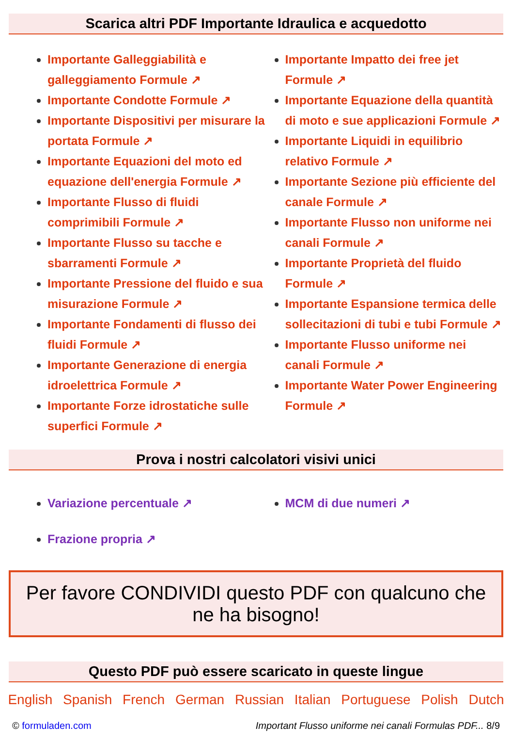Scarica altri PDF Importante Idraulica e acquedotto
Importante Galleggiabilità e galleggiamento Formule ↗
Importante Condotte Formule ↗
Importante Dispositivi per misurare la portata Formule ↗
Importante Equazioni del moto ed equazione dell'energia Formule ↗
Importante Flusso di fluidi comprimibili Formule ↗
Importante Flusso su tacche e sbarramenti Formule ↗
Importante Pressione del fluido e sua misurazione Formule ↗
Importante Fondamenti di flusso dei fluidi Formule ↗
Importante Generazione di energia idroelettrica Formule ↗
Importante Forze idrostatiche sulle superfici Formule ↗
Importante Impatto dei free jet Formule ↗
Importante Equazione della quantità di moto e sue applicazioni Formule ↗
Importante Liquidi in equilibrio relativo Formule ↗
Importante Sezione più efficiente del canale Formule ↗
Importante Flusso non uniforme nei canali Formule ↗
Importante Proprietà del fluido Formule ↗
Importante Espansione termica delle sollecitazioni di tubi e tubi Formule ↗
Importante Flusso uniforme nei canali Formule ↗
Importante Water Power Engineering Formule ↗
Prova i nostri calcolatori visivi unici
Variazione percentuale ↗
Frazione propria ↗
MCM di due numeri ↗
Per favore CONDIVIDI questo PDF con qualcuno che ne ha bisogno!
Questo PDF può essere scaricato in queste lingue
English Spanish French German Russian Italian Portuguese Polish Dutch
© formuladen.com Important Flusso uniforme nei canali Formulas PDF... 8/9